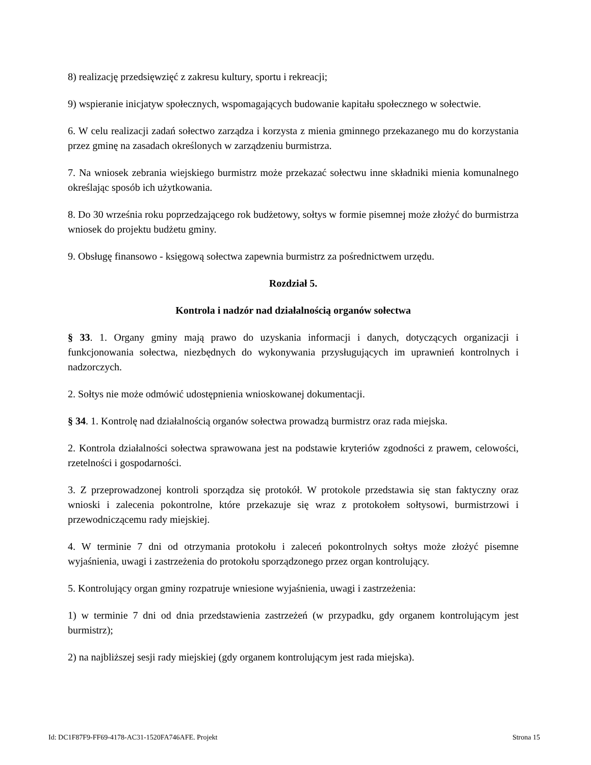8) realizację przedsięwzięć z zakresu kultury, sportu i rekreacji;
9) wspieranie inicjatyw społecznych, wspomagających budowanie kapitału społecznego w sołectwie.
6. W celu realizacji zadań sołectwo zarządza i korzysta z mienia gminnego przekazanego mu do korzystania przez gminę na zasadach określonych w zarządzeniu burmistrza.
7. Na wniosek zebrania wiejskiego burmistrz może przekazać sołectwu inne składniki mienia komunalnego określając sposób ich użytkowania.
8. Do 30 września roku poprzedzającego rok budżetowy, sołtys w formie pisemnej może złożyć do burmistrza wniosek do projektu budżetu gminy.
9. Obsługę finansowo - księgową sołectwa zapewnia burmistrz za pośrednictwem urzędu.
Rozdział 5.
Kontrola i nadzór nad działalnością organów sołectwa
§ 33. 1. Organy gminy mają prawo do uzyskania informacji i danych, dotyczących organizacji i funkcjonowania sołectwa, niezbędnych do wykonywania przysługujących im uprawnień kontrolnych i nadzorczych.
2. Sołtys nie może odmówić udostępnienia wnioskowanej dokumentacji.
§ 34. 1. Kontrolę nad działalnością organów sołectwa prowadzą burmistrz oraz rada miejska.
2. Kontrola działalności sołectwa sprawowana jest na podstawie kryteriów zgodności z prawem, celowości, rzetelności i gospodarności.
3. Z przeprowadzonej kontroli sporządza się protokół. W protokole przedstawia się stan faktyczny oraz wnioski i zalecenia pokontrolne, które przekazuje się wraz z protokołem sołtysowi, burmistrzowi i przewodniczącemu rady miejskiej.
4. W terminie 7 dni od otrzymania protokołu i zaleceń pokontrolnych sołtys może złożyć pisemne wyjaśnienia, uwagi i zastrzeżenia do protokołu sporządzonego przez organ kontrolujący.
5. Kontrolujący organ gminy rozpatruje wniesione wyjaśnienia, uwagi i zastrzeżenia:
1) w terminie 7 dni od dnia przedstawienia zastrzeżeń (w przypadku, gdy organem kontrolującym jest burmistrz);
2) na najbliższej sesji rady miejskiej (gdy organem kontrolującym jest rada miejska).
Id: DC1F87F9-FF69-4178-AC31-1520FA746AFE. Projekt Strona 15